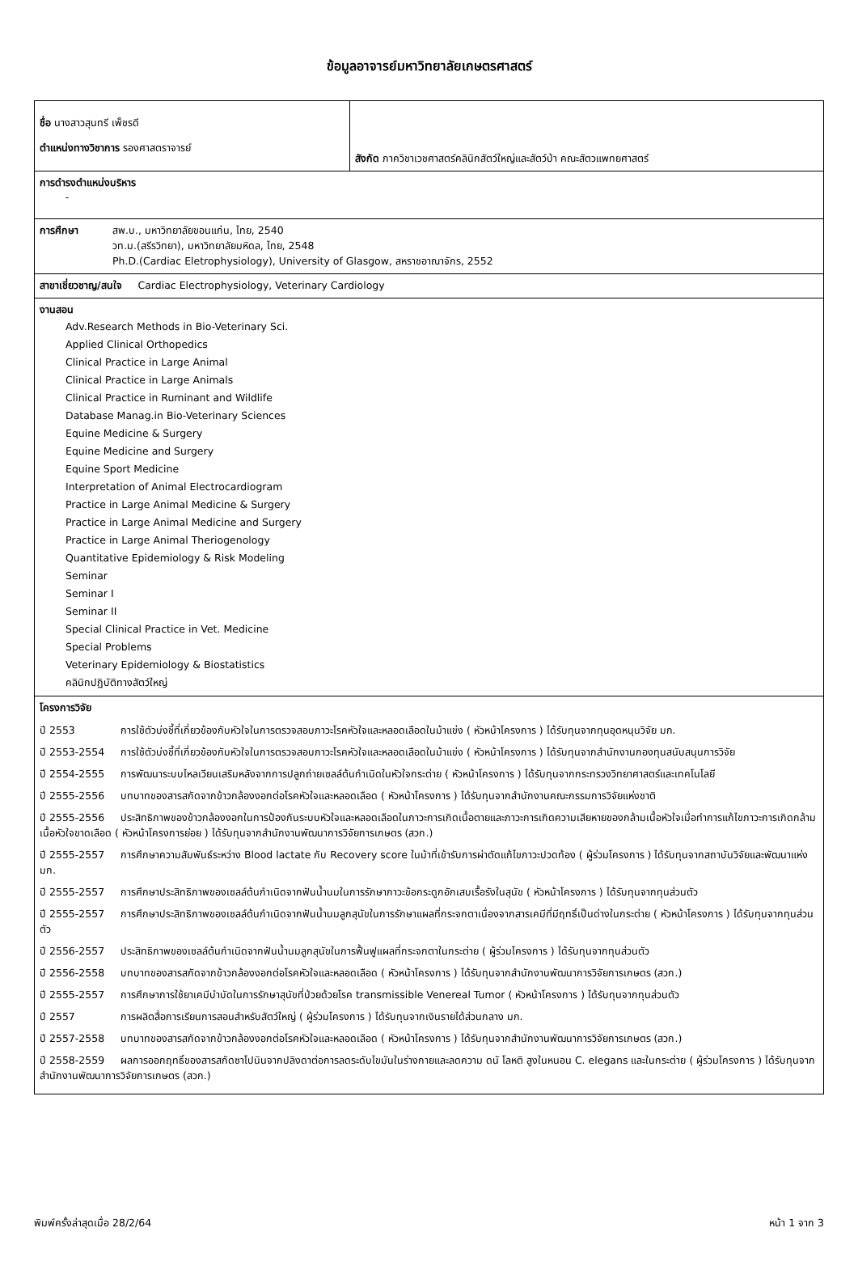ข้อมูลอาจารย์มหาวิทยาลัยเกษตรศาสตร์
| ชื่อ นางสาวสุนทรี เพ็ชรดี ตำแหน่งทางวิชาการ รองศาสตราจารย์ | สังกัด ภาควิชาเวชศาสตร์คลินิกสัตว์ใหญ่และสัตว์ป่า คณะสัตวแพทยศาสตร์ |
| การดำรงตำแหน่งบริหาร - | |
| การศึกษา สพ.บ., มหาวิทยาลัยขอนแก่น, ไทย, 2540 วท.ม.(สรีรวิทยา), มหาวิทยาลัยมหิดล, ไทย, 2548 Ph.D.(Cardiac Eletrophysiology), University of Glasgow, สหราชอาณาจักร, 2552 | |
| สาขาเชี่ยวชาญ/สนใจ Cardiac Electrophysiology, Veterinary Cardiology | |
| งานสอน Adv.Research Methods in Bio-Veterinary Sci. Applied Clinical Orthopedics Clinical Practice in Large Animal Clinical Practice in Large Animals Clinical Practice in Ruminant and Wildlife Database Manag.in Bio-Veterinary Sciences Equine Medicine & Surgery Equine Medicine and Surgery Equine Sport Medicine Interpretation of Animal Electrocardiogram Practice in Large Animal Medicine & Surgery Practice in Large Animal Medicine and Surgery Practice in Large Animal Theriogenology Quantitative Epidemiology & Risk Modeling Seminar Seminar I Seminar II Special Clinical Practice in Vet. Medicine Special Problems Veterinary Epidemiology & Biostatistics คลินิกปฏิบัติทางสัตว์ใหญ่ | |
| โครงการวิจัย ปี 2553 การใช้ตัวบ่งชี้ที่เกี่ยวข้องกับหัวใจในการตรวจสอบภาวะโรคหัวใจและหลอดเลือดในม้าแข่ง ( หัวหน้าโครงการ ) ได้รับทุนจากทุนอุดหนุนวิจัย มก. ปี 2553-2554 การใช้ตัวบ่งชี้ที่เกี่ยวข้องกับหัวใจในการตรวจสอบภาวะโรคหัวใจและหลอดเลือดในม้าแข่ง ( หัวหน้าโครงการ ) ได้รับทุนจากสำนักงานกองทุนสนับสนุนการวิจัย ปี 2554-2555 การพัฒนาระบบไหลเวียนเสริมหลังจากการปลูกถ่ายเซลล์ต้นกำเนิดในหัวใจกระต่าย ( หัวหน้าโครงการ ) ได้รับทุนจากกระทรวงวิทยาศาสตร์และเทคโนโลยี ปี 2555-2556 บทบาทของสารสกัดจากข้าวกล้องงอกต่อโรคหัวใจและหลอดเลือด ( หัวหน้าโครงการ ) ได้รับทุนจากสำนักงานคณะกรรมการวิจัยแห่งชาติ ปี 2555-2556 ประสิทธิภาพของข้าวกล้องงอกในการป้องกันระบบหัวใจและหลอดเลือดในภาวะการเกิดเนื้อตายและภาวะการเกิดความเสียหายของกล้ามเนื้อหัวใจเมื่อทำการแก้ไขภาวะการเกิดกล้ามเนื้อหัวใจขาดเลือด ( หัวหน้าโครงการย่อย ) ได้รับทุนจากสำนักงานพัฒนาการวิจัยการเกษตร (สวก.) ปี 2555-2557 การศึกษาความสัมพันธ์ระหว่าง Blood lactate กับ Recovery score ในม้าที่เข้ารับการผ่าตัดแก้ไขภาวะปวดท้อง ( ผู้ร่วมโครงการ ) ได้รับทุนจากสถาบันวิจัยและพัฒนาแห่ง มก. ปี 2555-2557 การศึกษาประสิทธิภาพของเซลล์ต้นกำเนิดจากฟันน้ำนมในการรักษาภาวะข้อกระดูกอักเสบเรื้อรังในสุนัข ( หัวหน้าโครงการ ) ได้รับทุนจากทุนส่วนตัว ปี 2555-2557 การศึกษาประสิทธิภาพของเซลล์ต้นกำเนิดจากฟันน้ำนมลูกสุนัขในการรักษาแผลที่กระจกตาเนื่องจากสารเคมีที่มีฤทธิ์เป็นด่างในกระต่าย ( หัวหน้าโครงการ ) ได้รับทุนจากทุนส่วนตัว ปี 2556-2557 ประสิทธิภาพของเซลล์ต้นกำเนิดจากฟันน้ำนมลูกสุนัขในการฟื้นฟูแผลที่กระจกตาในกระต่าย ( ผู้ร่วมโครงการ ) ได้รับทุนจากทุนส่วนตัว ปี 2556-2558 บทบาทของสารสกัดจากข้าวกล้องงอกต่อโรคหัวใจและหลอดเลือด ( หัวหน้าโครงการ ) ได้รับทุนจากสำนักงานพัฒนาการวิจัยการเกษตร (สวก.) ปี 2555-2557 การศึกษาการใช้ยาเคมีบำบัดในการรักษาสุนัขที่ป่วยด้วยโรค transmissible Venereal Tumor ( หัวหน้าโครงการ ) ได้รับทุนจากทุนส่วนตัว ปี 2557 การผลิตสื่อการเรียนการสอนสำหรับสัตว์ใหญ่ ( ผู้ร่วมโครงการ ) ได้รับทุนจากเงินรายได้ส่วนกลาง มก. ปี 2557-2558 บทบาทของสารสกัดจากข้าวกล้องงอกต่อโรคหัวใจและหลอดเลือด ( หัวหน้าโครงการ ) ได้รับทุนจากสำนักงานพัฒนาการวิจัยการเกษตร (สวก.) ปี 2558-2559 ผลการออกฤทธิ์ของสารสกัดซาโปนินจากปลิงดาต่อการลดระดับไขมันในร่างกายและลดความ ดนั โลหติ สูงในหนอน C. elegans และในกระต่าย ( ผู้ร่วมโครงการ ) ได้รับทุนจากสำนักงานพัฒนาการวิจัยการเกษตร (สวก.) | |
พิมพ์ครั้งล่าสุดเมื่อ 28/2/64 หน้า 1 จาก 3